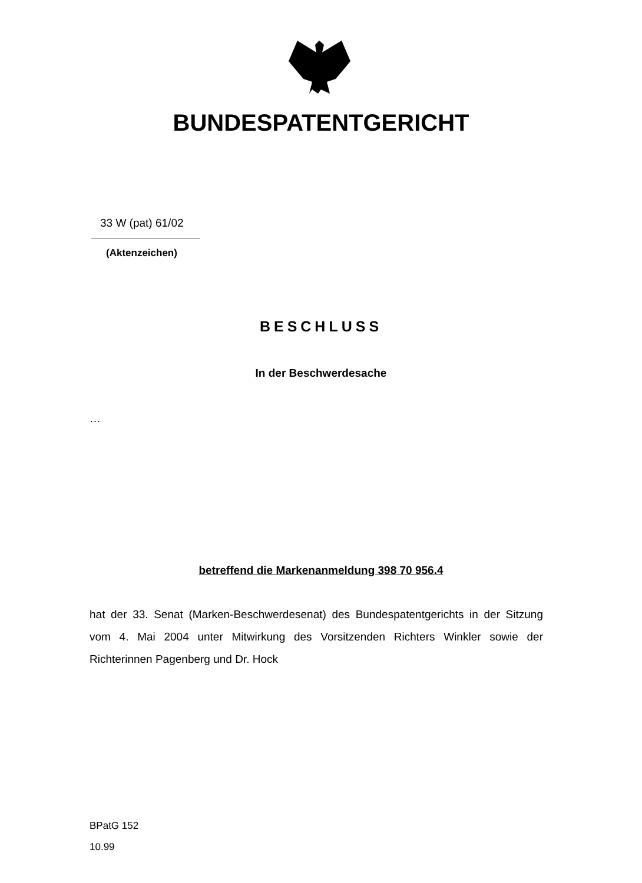BUNDESPATENTGERICHT
33 W (pat) 61/02
(Aktenzeichen)
BESCHLUSS
In der Beschwerdesache
…
betreffend die Markenanmeldung 398 70 956.4
hat der 33. Senat (Marken-Beschwerdesenat) des Bundespatentgerichts in der Sitzung vom 4. Mai 2004 unter Mitwirkung des Vorsitzenden Richters Winkler sowie der Richterinnen Pagenberg und Dr. Hock
BPatG 152
10.99